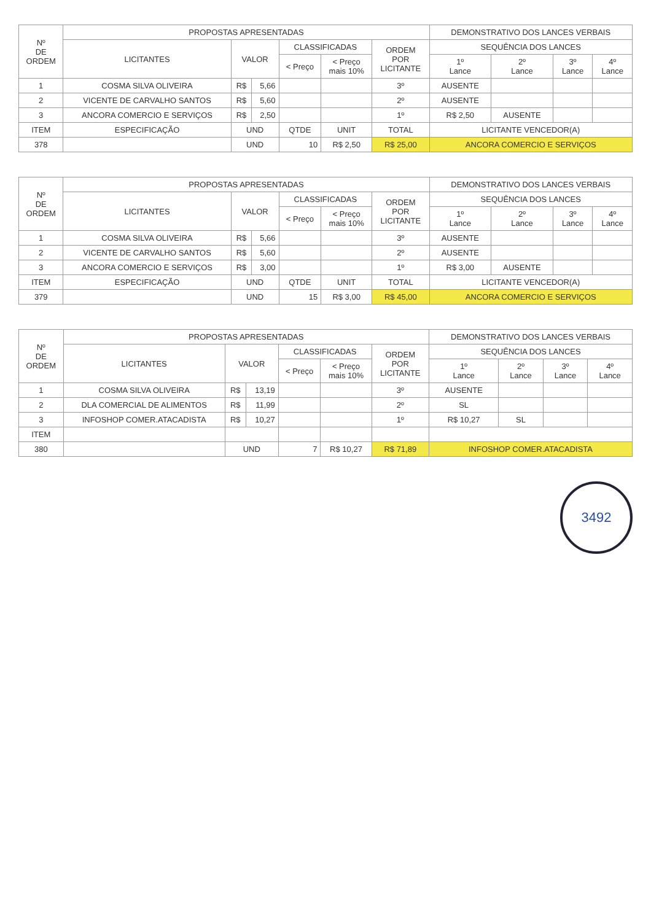| Nº DE ORDEM | PROPOSTAS APRESENTADAS | | | | | | DEMONSTRATIVO DOS LANCES VERBAIS | | | |
| --- | --- | --- | --- | --- | --- | --- | --- | --- | --- | --- |
| | LICITANTES | VALOR | | CLASSIFICADAS | | ORDEM POR LICITANTE | SEQUÊNCIA DOS LANCES | | | |
| | | | | < Preço | < Preço mais 10% | | 1º Lance | 2º Lance | 3º Lance | 4º Lance |
| 1 | COSMA SILVA OLIVEIRA | R$ | 5,66 | | | 3º | AUSENTE | | | |
| 2 | VICENTE DE CARVALHO SANTOS | R$ | 5,60 | | | 2º | AUSENTE | | | |
| 3 | ANCORA COMERCIO E SERVIÇOS | R$ | 2,50 | | | 1º | R$ 2,50 | AUSENTE | | |
| ITEM | ESPECIFICAÇÃO | UND | | QTDE | UNIT | TOTAL | LICITANTE VENCEDOR(A) | | | |
| 378 | | UND | | 10 | R$ 2,50 | R$ 25,00 | ANCORA COMERCIO E SERVIÇOS | | | |
| Nº DE ORDEM | PROPOSTAS APRESENTADAS | | | | | | DEMONSTRATIVO DOS LANCES VERBAIS | | | |
| --- | --- | --- | --- | --- | --- | --- | --- | --- | --- | --- |
| | LICITANTES | VALOR | | CLASSIFICADAS | | ORDEM POR LICITANTE | SEQUÊNCIA DOS LANCES | | | |
| | | | | < Preço | < Preço mais 10% | | 1º Lance | 2º Lance | 3º Lance | 4º Lance |
| 1 | COSMA SILVA OLIVEIRA | R$ | 5,66 | | | 3º | AUSENTE | | | |
| 2 | VICENTE DE CARVALHO SANTOS | R$ | 5,60 | | | 2º | AUSENTE | | | |
| 3 | ANCORA COMERCIO E SERVIÇOS | R$ | 3,00 | | | 1º | R$ 3,00 | AUSENTE | | |
| ITEM | ESPECIFICAÇÃO | UND | | QTDE | UNIT | TOTAL | LICITANTE VENCEDOR(A) | | | |
| 379 | | UND | | 15 | R$ 3,00 | R$ 45,00 | ANCORA COMERCIO E SERVIÇOS | | | |
| Nº DE ORDEM | PROPOSTAS APRESENTADAS | | | | | | DEMONSTRATIVO DOS LANCES VERBAIS | | | |
| --- | --- | --- | --- | --- | --- | --- | --- | --- | --- | --- |
| | LICITANTES | VALOR | | CLASSIFICADAS | | ORDEM POR LICITANTE | SEQUÊNCIA DOS LANCES | | | |
| | | | | < Preço | < Preço mais 10% | | 1º Lance | 2º Lance | 3º Lance | 4º Lance |
| 1 | COSMA SILVA OLIVEIRA | R$ | 13,19 | | | 3º | AUSENTE | | | |
| 2 | DLA COMERCIAL DE ALIMENTOS | R$ | 11,99 | | | 2º | SL | | | |
| 3 | INFOSHOP COMER.ATACADISTA | R$ | 10,27 | | | 1º | R$ 10,27 | SL | | |
| ITEM | | | | | | | | | | |
| 380 | | UND | | 7 | R$ 10,27 | R$ 71,89 | INFOSHOP COMER.ATACADISTA | | | |
3492